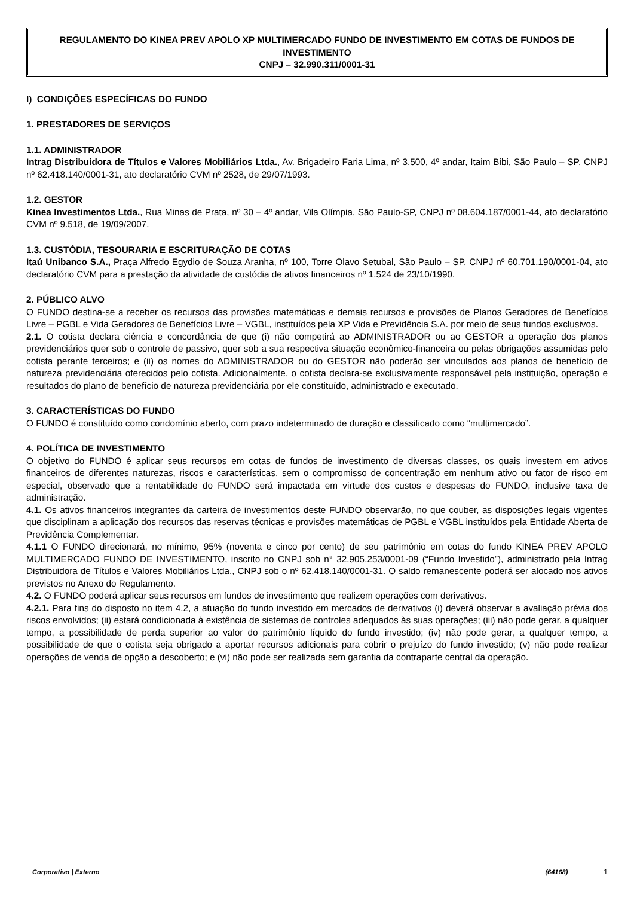REGULAMENTO DO KINEA PREV APOLO XP MULTIMERCADO FUNDO DE INVESTIMENTO EM COTAS DE FUNDOS DE INVESTIMENTO
CNPJ – 32.990.311/0001-31
I) CONDIÇÕES ESPECÍFICAS DO FUNDO
1. PRESTADORES DE SERVIÇOS
1.1. ADMINISTRADOR
Intrag Distribuidora de Títulos e Valores Mobiliários Ltda., Av. Brigadeiro Faria Lima, nº 3.500, 4º andar, Itaim Bibi, São Paulo – SP, CNPJ nº 62.418.140/0001-31, ato declaratório CVM nº 2528, de 29/07/1993.
1.2. GESTOR
Kinea Investimentos Ltda., Rua Minas de Prata, nº 30 – 4º andar, Vila Olímpia, São Paulo-SP, CNPJ nº 08.604.187/0001-44, ato declaratório CVM nº 9.518, de 19/09/2007.
1.3. CUSTÓDIA, TESOURARIA E ESCRITURAÇÃO DE COTAS
Itaú Unibanco S.A., Praça Alfredo Egydio de Souza Aranha, nº 100, Torre Olavo Setubal, São Paulo – SP, CNPJ nº 60.701.190/0001-04, ato declaratório CVM para a prestação da atividade de custódia de ativos financeiros nº 1.524 de 23/10/1990.
2. PÚBLICO ALVO
O FUNDO destina-se a receber os recursos das provisões matemáticas e demais recursos e provisões de Planos Geradores de Benefícios Livre – PGBL e Vida Geradores de Benefícios Livre – VGBL, instituídos pela XP Vida e Previdência S.A. por meio de seus fundos exclusivos.
2.1. O cotista declara ciência e concordância de que (i) não competirá ao ADMINISTRADOR ou ao GESTOR a operação dos planos previdenciários quer sob o controle de passivo, quer sob a sua respectiva situação econômico-financeira ou pelas obrigações assumidas pelo cotista perante terceiros; e (ii) os nomes do ADMINISTRADOR ou do GESTOR não poderão ser vinculados aos planos de benefício de natureza previdenciária oferecidos pelo cotista. Adicionalmente, o cotista declara-se exclusivamente responsável pela instituição, operação e resultados do plano de benefício de natureza previdenciária por ele constituído, administrado e executado.
3. CARACTERÍSTICAS DO FUNDO
O FUNDO é constituído como condomínio aberto, com prazo indeterminado de duração e classificado como “multimercado”.
4. POLÍTICA DE INVESTIMENTO
O objetivo do FUNDO é aplicar seus recursos em cotas de fundos de investimento de diversas classes, os quais investem em ativos financeiros de diferentes naturezas, riscos e características, sem o compromisso de concentração em nenhum ativo ou fator de risco em especial, observado que a rentabilidade do FUNDO será impactada em virtude dos custos e despesas do FUNDO, inclusive taxa de administração.
4.1. Os ativos financeiros integrantes da carteira de investimentos deste FUNDO observarão, no que couber, as disposições legais vigentes que disciplinam a aplicação dos recursos das reservas técnicas e provisões matemáticas de PGBL e VGBL instituídos pela Entidade Aberta de Previdência Complementar.
4.1.1 O FUNDO direcionará, no mínimo, 95% (noventa e cinco por cento) de seu patrimônio em cotas do fundo KINEA PREV APOLO MULTIMERCADO FUNDO DE INVESTIMENTO, inscrito no CNPJ sob n° 32.905.253/0001-09 (“Fundo Investido”), administrado pela Intrag Distribuidora de Títulos e Valores Mobiliários Ltda., CNPJ sob o nº 62.418.140/0001-31. O saldo remanescente poderá ser alocado nos ativos previstos no Anexo do Regulamento.
4.2. O FUNDO poderá aplicar seus recursos em fundos de investimento que realizem operações com derivativos.
4.2.1. Para fins do disposto no item 4.2, a atuação do fundo investido em mercados de derivativos (i) deverá observar a avaliação prévia dos riscos envolvidos; (ii) estará condicionada à existência de sistemas de controles adequados às suas operações; (iii) não pode gerar, a qualquer tempo, a possibilidade de perda superior ao valor do patrimônio líquido do fundo investido; (iv) não pode gerar, a qualquer tempo, a possibilidade de que o cotista seja obrigado a aportar recursos adicionais para cobrir o prejuízo do fundo investido; (v) não pode realizar operações de venda de opção a descoberto; e (vi) não pode ser realizada sem garantia da contraparte central da operação.
Corporativo | Externo (64168) 1